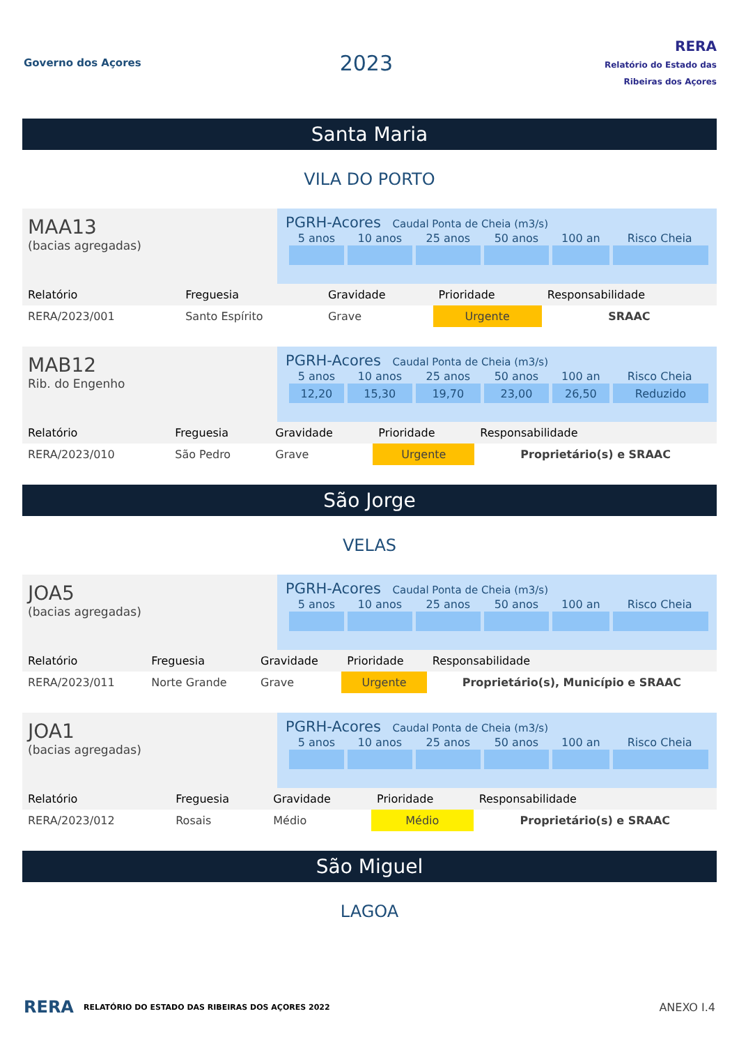Governo dos Açores
2023
RERA
Relatório do Estado das Ribeiras dos Açores
Santa Maria
VILA DO PORTO
MAA13
(bacias agregadas)
PGRH-Acores Caudal Ponta de Cheia (m3/s)
| 5 anos | 10 anos | 25 anos | 50 anos | 100 an | Risco Cheia |
| Relatório | Freguesia | Gravidade | Prioridade | Responsabilidade |
| RERA/2023/001 | Santo Espírito | Grave | Urgente | SRAAC |
MAB12
Rib. do Engenho
PGRH-Acores Caudal Ponta de Cheia (m3/s)
| 5 anos | 10 anos | 25 anos | 50 anos | 100 an | Risco Cheia |
| 12,20 | 15,30 | 19,70 | 23,00 | 26,50 | Reduzido |
| Relatório | Freguesia | Gravidade | Prioridade | Responsabilidade |
| RERA/2023/010 | São Pedro | Grave | Urgente | Proprietário(s) e SRAAC |
São Jorge
VELAS
JOA5
(bacias agregadas)
PGRH-Acores Caudal Ponta de Cheia (m3/s)
| 5 anos | 10 anos | 25 anos | 50 anos | 100 an | Risco Cheia |
| Relatório | Freguesia | Gravidade | Prioridade | Responsabilidade |
| RERA/2023/011 | Norte Grande | Grave | Urgente | Proprietário(s), Município e SRAAC |
JOA1
(bacias agregadas)
PGRH-Acores Caudal Ponta de Cheia (m3/s)
| 5 anos | 10 anos | 25 anos | 50 anos | 100 an | Risco Cheia |
| Relatório | Freguesia | Gravidade | Prioridade | Responsabilidade |
| RERA/2023/012 | Rosais | Médio | Médio | Proprietário(s) e SRAAC |
São Miguel
LAGOA
RERA RELATÓRIO DO ESTADO DAS RIBEIRAS DOS AÇORES 2022 ANEXO I.4